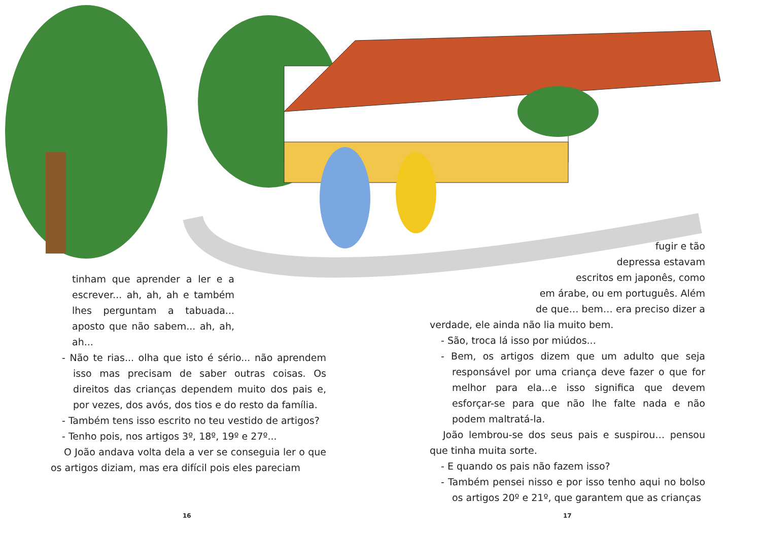tinham que aprender a ler e a escrever... ah, ah, ah e também lhes perguntam a tabuada... aposto que não sabem... ah, ah, ah...
- Não te rias... olha que isto é sério... não aprendem isso mas precisam de saber outras coisas. Os direitos das crianças dependem muito dos pais e, por vezes, dos avós, dos tios e do resto da família.
- Também tens isso escrito no teu vestido de artigos?
- Tenho pois, nos artigos 3º, 18º, 19º e 27º...
O João andava volta dela a ver se conseguia ler o que os artigos diziam, mas era difícil pois eles pareciam
16
fugir e tão
depressa estavam
escritos em japonês, como
em árabe, ou em português. Além
de que… bem… era preciso dizer a
verdade, ele ainda não lia muito bem.
- São, troca lá isso por miúdos...
- Bem, os artigos dizem que um adulto que seja responsável por uma criança deve fazer o que for melhor para ela...e isso significa que devem esforçar-se para que não lhe falte nada e não podem maltratá-la.
João lembrou-se dos seus pais e suspirou… pensou que tinha muita sorte.
- E quando os pais não fazem isso?
- Também pensei nisso e por isso tenho aqui no bolso os artigos 20º e 21º, que garantem que as crianças
17